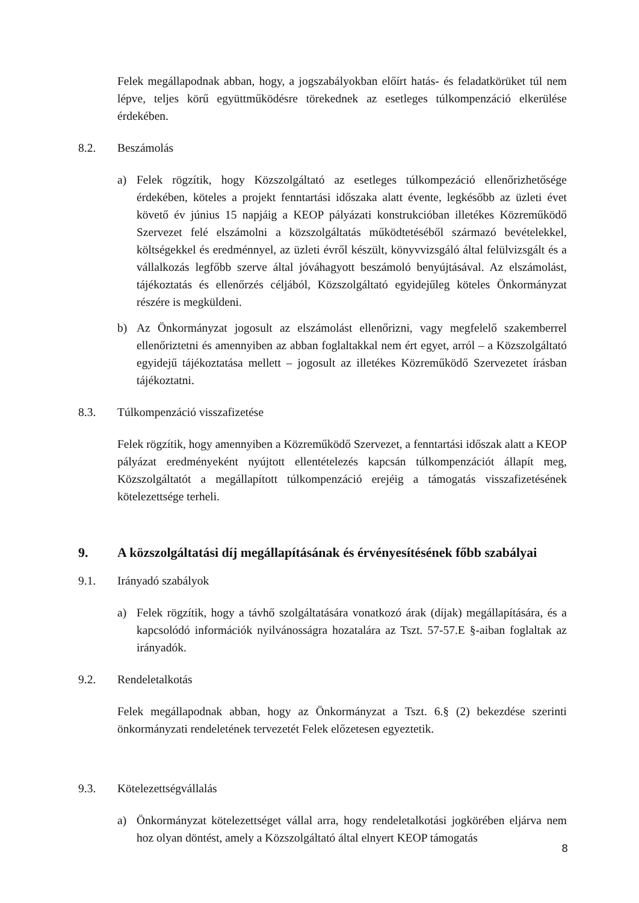Felek megállapodnak abban, hogy, a jogszabályokban előírt hatás- és feladatkörüket túl nem lépve, teljes körű együttműködésre törekednek az esetleges túlkompenzáció elkerülése érdekében.
8.2. Beszámolás
a) Felek rögzítik, hogy Közszolgáltató az esetleges túlkompezáció ellenőrizhetősége érdekében, köteles a projekt fenntartási időszaka alatt évente, legkésőbb az üzleti évet követő év június 15 napjáig a KEOP pályázati konstrukcióban illetékes Közreműködő Szervezet felé elszámolni a közszolgáltatás működtetéséből származó bevételekkel, költségekkel és eredménnyel, az üzleti évről készült, könyvvizsgáló által felülvizsgált és a vállalkozás legfőbb szerve által jóváhagyott beszámoló benyújtásával. Az elszámolást, tájékoztatás és ellenőrzés céljából, Közszolgáltató egyidejűleg köteles Önkormányzat részére is megküldeni.
b) Az Önkormányzat jogosult az elszámolást ellenőrizni, vagy megfelelő szakemberrel ellenőriztetni és amennyiben az abban foglaltakkal nem ért egyet, arról – a Közszolgáltató egyidejű tájékoztatása mellett – jogosult az illetékes Közreműködő Szervezetet írásban tájékoztatni.
8.3. Túlkompenzáció visszafizetése
Felek rögzítik, hogy amennyiben a Közreműködő Szervezet, a fenntartási időszak alatt a KEOP pályázat eredményeként nyújtott ellentételezés kapcsán túlkompenzációt állapít meg, Közszolgáltatót a megállapított túlkompenzáció erejéig a támogatás visszafizetésének kötelezettsége terheli.
9. A közszolgáltatási díj megállapításának és érvényesítésének főbb szabályai
9.1. Irányadó szabályok
a) Felek rögzítik, hogy a távhő szolgáltatására vonatkozó árak (díjak) megállapítására, és a kapcsolódó információk nyilvánosságra hozatalára az Tszt. 57-57.E §-aiban foglaltak az irányadók.
9.2. Rendeletalkotás
Felek megállapodnak abban, hogy az Önkormányzat a Tszt. 6.§ (2) bekezdése szerinti önkormányzati rendeletének tervezetét Felek előzetesen egyeztetik.
9.3. Kötelezettségvállalás
a) Önkormányzat kötelezettséget vállal arra, hogy rendeletalkotási jogkörében eljárva nem hoz olyan döntést, amely a Közszolgáltató által elnyert KEOP támogatás
8